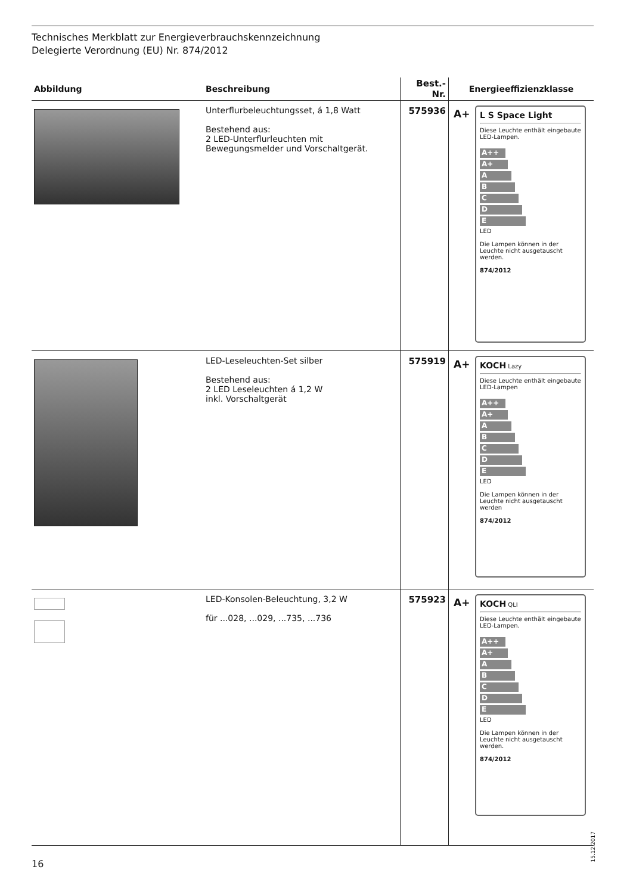Technisches Merkblatt zur Energieverbrauchskennzeichnung
Delegierte Verordnung (EU) Nr. 874/2012
| Abbildung | Beschreibung | Best.-Nr. | Energieeffizienzklasse |
| --- | --- | --- | --- |
| | Unterflurbeleuchtungsset, á 1,8 Watt Bestehend aus: 2 LED-Unterflurleuchten mit Bewegungsmelder und Vorschaltgerät. | 575936 | A+ L S Space Light Diese Leuchte enthält eingebaute LED-Lampen. A++ A+ A B C D E LED Die Lampen können in der Leuchte nicht ausgetauscht werden. 874/2012 |
| | LED-Leseleuchten-Set silber Bestehend aus: 2 LED Leseleuchten á 1,2 W inkl. Vorschaltgerät | 575919 | A+ KOCH Lazy Diese Leuchte enthält eingebaute LED-Lampen A++ A+ A B C D E LED Die Lampen können in der Leuchte nicht ausgetauscht werden 874/2012 |
| | LED-Konsolen-Beleuchtung, 3,2 W für ...028, ...029, ...735, ...736 | 575923 | A+ KOCH QLI Diese Leuchte enthält eingebaute LED-Lampen. A++ A+ A B C D E LED Die Lampen können in der Leuchte nicht ausgetauscht werden. 874/2012 |
15.12.2017
16